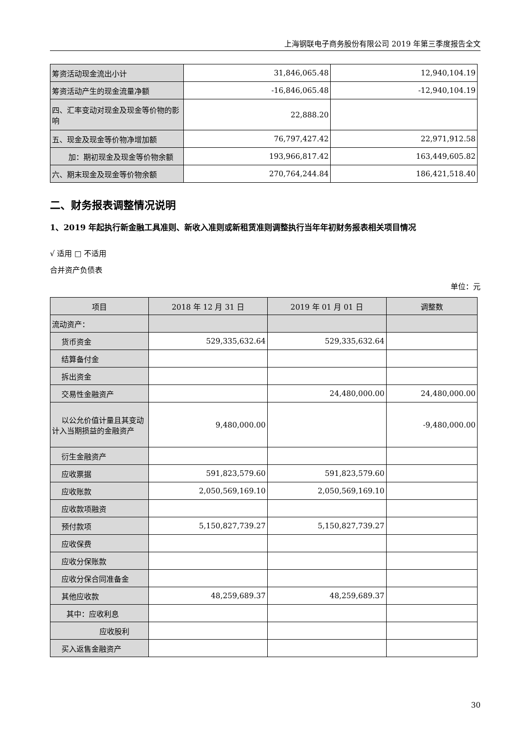上海钢联电子商务股份有限公司 2019 年第三季度报告全文
| 筹资活动现金流出小计 | 31,846,065.48 | 12,940,104.19 |
| 筹资活动产生的现金流量净额 | -16,846,065.48 | -12,940,104.19 |
| 四、汇率变动对现金及现金等价物的影响 | 22,888.20 | |
| 五、现金及现金等价物净增加额 | 76,797,427.42 | 22,971,912.58 |
| 加：期初现金及现金等价物余额 | 193,966,817.42 | 163,449,605.82 |
| 六、期末现金及现金等价物余额 | 270,764,244.84 | 186,421,518.40 |
二、财务报表调整情况说明
1、2019 年起执行新金融工具准则、新收入准则或新租赁准则调整执行当年年初财务报表相关项目情况
√ 适用 □ 不适用
合并资产负债表
单位：元
| 项目 | 2018 年 12 月 31 日 | 2019 年 01 月 01 日 | 调整数 |
| --- | --- | --- | --- |
| 流动资产： | | | |
| 货币资金 | 529,335,632.64 | 529,335,632.64 | |
| 结算备付金 | | | |
| 拆出资金 | | | |
| 交易性金融资产 | | 24,480,000.00 | 24,480,000.00 |
| 以公允价值计量且其变动计入当期损益的金融资产 | 9,480,000.00 | | -9,480,000.00 |
| 衍生金融资产 | | | |
| 应收票据 | 591,823,579.60 | 591,823,579.60 | |
| 应收账款 | 2,050,569,169.10 | 2,050,569,169.10 | |
| 应收款项融资 | | | |
| 预付款项 | 5,150,827,739.27 | 5,150,827,739.27 | |
| 应收保费 | | | |
| 应收分保账款 | | | |
| 应收分保合同准备金 | | | |
| 其他应收款 | 48,259,689.37 | 48,259,689.37 | |
| 其中：应收利息 | | | |
| 应收股利 | | | |
| 买入返售金融资产 | | | |
30